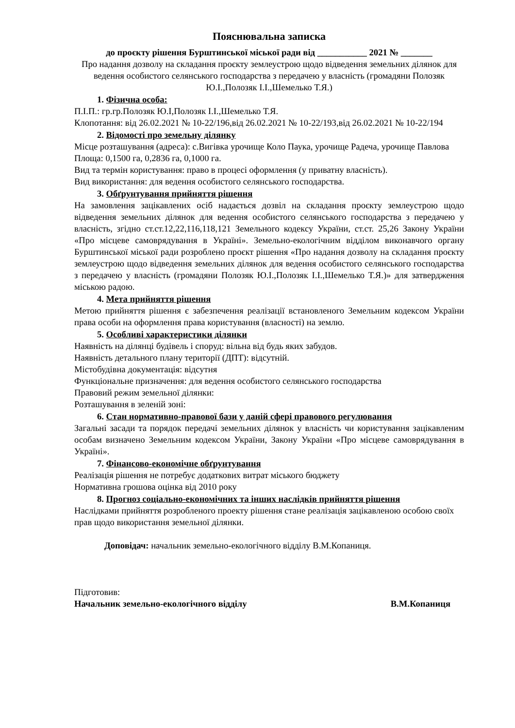Пояснювальна записка
до проєкту рішення Бурштинської міської ради від ___________ 2021 № _______
Про надання дозволу на складання проєкту землеустрою щодо відведення земельних ділянок для ведення особистого селянського господарства з передачею у власність (громадяни Полозяк Ю.І.,Полозяк І.І.,Шемелько Т.Я.)
1. Фізична особа:
П.І.П.: гр.гр.Полозяк Ю.І,Полозяк І.І.,Шемелько Т.Я.
Клопотання: від 26.02.2021 № 10-22/196,від 26.02.2021 № 10-22/193,від 26.02.2021 № 10-22/194
2. Відомості про земельну ділянку
Місце розташування (адреса): с.Вигівка урочище Коло Паука, урочище Радеча, урочище Павлова
Площа: 0,1500 га, 0,2836 га, 0,1000 га.
Вид та термін користування: право в процесі оформлення (у приватну власність).
Вид використання: для ведення особистого селянського господарства.
3. Обґрунтування прийняття рішення
На замовлення зацікавлених осіб надається дозвіл на складання проєкту землеустрою щодо відведення земельних ділянок для ведення особистого селянського господарства з передачею у власність, згідно ст.ст.12,22,116,118,121 Земельного кодексу України, ст.ст. 25,26 Закону України «Про місцеве самоврядування в Україні». Земельно-екологічним відділом виконавчого органу Бурштинської міської ради розроблено проєкт рішення «Про надання дозволу на складання проєкту землеустрою щодо відведення земельних ділянок для ведення особистого селянського господарства з передачею у власність (громадяни Полозяк Ю.І.,Полозяк І.І.,Шемелько Т.Я.)» для затвердження міською радою.
4. Мета прийняття рішення
Метою прийняття рішення є забезпечення реалізації встановленого Земельним кодексом України права особи на оформлення права користування (власності) на землю.
5. Особливі характеристики ділянки
Наявність на ділянці будівель і споруд: вільна від будь яких забудов.
Наявність детального плану території (ДПТ): відсутній.
Містобудівна документація: відсутня
Функціональне призначення: для ведення особистого селянського господарства
Правовий режим земельної ділянки:
Розташування в зеленій зоні:
6. Стан нормативно-правової бази у даній сфері правового регулювання
Загальні засади та порядок передачі земельних ділянок у власність чи користування зацікавленим особам визначено Земельним кодексом України, Закону України «Про місцеве самоврядування в Україні».
7. Фінансово-економічне обґрунтування
Реалізація рішення не потребує додаткових витрат міського бюджету
Нормативна грошова оцінка від 2010 року
8. Прогноз соціально-економічних та інших наслідків прийняття рішення
Наслідками прийняття розробленого проекту рішення стане реалізація зацікавленою особою своїх прав щодо використання земельної ділянки.
Доповідач: начальник земельно-екологічного відділу В.М.Копаниця.
Підготовив:
Начальник земельно-екологічного відділу В.М.Копаниця